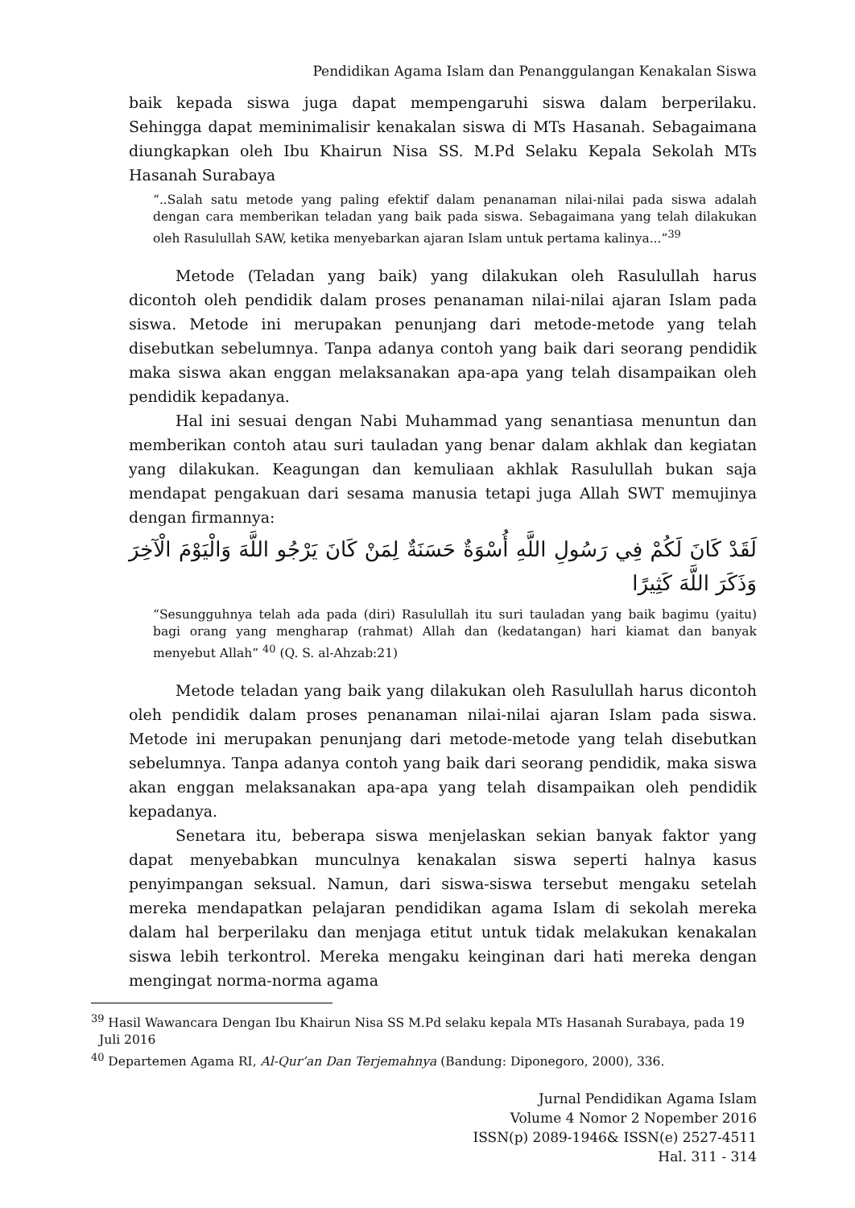Pendidikan Agama Islam dan Penanggulangan Kenakalan Siswa
baik kepada siswa juga dapat mempengaruhi siswa dalam berperilaku. Sehingga dapat meminimalisir kenakalan siswa di MTs Hasanah. Sebagaimana diungkapkan oleh Ibu Khairun Nisa SS. M.Pd Selaku Kepala Sekolah MTs Hasanah Surabaya
“..Salah satu metode yang paling efektif dalam penanaman nilai-nilai pada siswa adalah dengan cara memberikan teladan yang baik pada siswa. Sebagaimana yang telah dilakukan oleh Rasulullah SAW, ketika menyebarkan ajaran Islam untuk pertama kalinya...”<sup>39</sup>
Metode (Teladan yang baik) yang dilakukan oleh Rasulullah harus dicontoh oleh pendidik dalam proses penanaman nilai-nilai ajaran Islam pada siswa. Metode ini merupakan penunjang dari metode-metode yang telah disebutkan sebelumnya. Tanpa adanya contoh yang baik dari seorang pendidik maka siswa akan enggan melaksanakan apa-apa yang telah disampaikan oleh pendidik kepadanya.
Hal ini sesuai dengan Nabi Muhammad yang senantiasa menuntun dan memberikan contoh atau suri tauladan yang benar dalam akhlak dan kegiatan yang dilakukan. Keagungan dan kemuliaan akhlak Rasulullah bukan saja mendapat pengakuan dari sesama manusia tetapi juga Allah SWT memujinya dengan firmannya:
لَقَدْ كَانَ لَكُمْ فِي رَسُولِ اللَّهِ أُسْوَةٌ حَسَنَةٌ لِمَنْ كَانَ يَرْجُو اللَّهَ وَالْيَوْمَ الْآخِرَ وَذَكَرَ اللَّهَ كَثِيرًا
“Sesungguhnya telah ada pada (diri) Rasulullah itu suri tauladan yang baik bagimu (yaitu) bagi orang yang mengharap (rahmat) Allah dan (kedatangan) hari kiamat dan banyak menyebut Allah” <sup>40</sup> (Q. S. al-Ahzab:21)
Metode teladan yang baik yang dilakukan oleh Rasulullah harus dicontoh oleh pendidik dalam proses penanaman nilai-nilai ajaran Islam pada siswa. Metode ini merupakan penunjang dari metode-metode yang telah disebutkan sebelumnya. Tanpa adanya contoh yang baik dari seorang pendidik, maka siswa akan enggan melaksanakan apa-apa yang telah disampaikan oleh pendidik kepadanya.
Senetara itu, beberapa siswa menjelaskan sekian banyak faktor yang dapat menyebabkan munculnya kenakalan siswa seperti halnya kasus penyimpangan seksual. Namun, dari siswa-siswa tersebut mengaku setelah mereka mendapatkan pelajaran pendidikan agama Islam di sekolah mereka dalam hal berperilaku dan menjaga etitut untuk tidak melakukan kenakalan siswa lebih terkontrol. Mereka mengaku keinginan dari hati mereka dengan mengingat norma-norma agama
<sup>39</sup> Hasil Wawancara Dengan Ibu Khairun Nisa SS M.Pd selaku kepala MTs Hasanah Surabaya, pada 19 Juli 2016
<sup>40</sup> Departemen Agama RI, Al-Qur’an Dan Terjemahnya (Bandung: Diponegoro, 2000), 336.
Jurnal Pendidikan Agama Islam
Volume 4 Nomor 2 Nopember 2016
ISSN(p) 2089-1946& ISSN(e) 2527-4511
Hal. 311 - 314